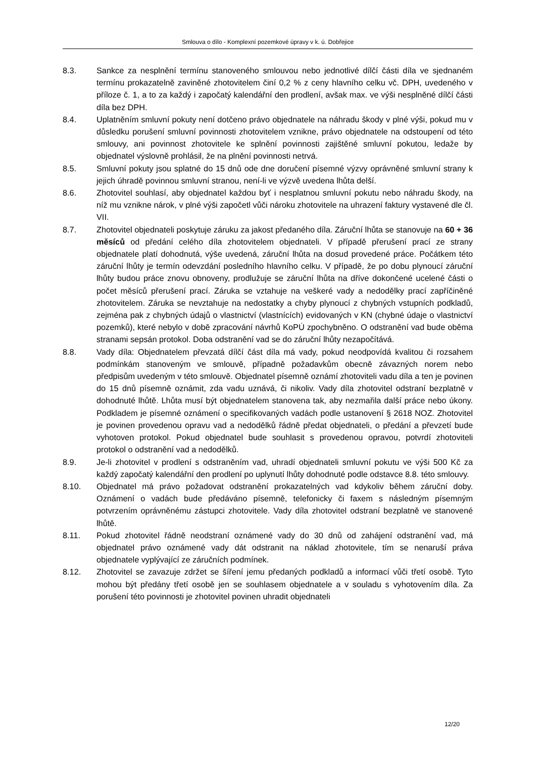Smlouva o dílo - Komplexní pozemkové úpravy v k. ú. Dobřejice
8.3. Sankce za nesplnění termínu stanoveného smlouvou nebo jednotlivé dílčí části díla ve sjednaném termínu prokazatelně zaviněné zhotovitelem činí 0,2 % z ceny hlavního celku vč. DPH, uvedeného v příloze č. 1, a to za každý i započatý kalendářní den prodlení, avšak max. ve výši nesplněné dílčí části díla bez DPH.
8.4. Uplatněním smluvní pokuty není dotčeno právo objednatele na náhradu škody v plné výši, pokud mu v důsledku porušení smluvní povinnosti zhotovitelem vznikne, právo objednatele na odstoupení od této smlouvy, ani povinnost zhotovitele ke splnění povinnosti zajištěné smluvní pokutou, ledaže by objednatel výslovně prohlásil, že na plnění povinnosti netrvá.
8.5. Smluvní pokuty jsou splatné do 15 dnů ode dne doručení písemné výzvy oprávněné smluvní strany k jejich úhradě povinnou smluvní stranou, není-li ve výzvě uvedena lhůta delší.
8.6. Zhotovitel souhlasí, aby objednatel každou byť i nesplatnou smluvní pokutu nebo náhradu škody, na níž mu vznikne nárok, v plné výši započetl vůči nároku zhotovitele na uhrazení faktury vystavené dle čl. VII.
8.7. Zhotovitel objednateli poskytuje záruku za jakost předaného díla. Záruční lhůta se stanovuje na 60 + 36 měsíců od předání celého díla zhotovitelem objednateli. V případě přerušení prací ze strany objednatele platí dohodnutá, výše uvedená, záruční lhůta na dosud provedené práce. Počátkem této záruční lhůty je termín odevzdání posledního hlavního celku. V případě, že po dobu plynoucí záruční lhůty budou práce znovu obnoveny, prodlužuje se záruční lhůta na dříve dokončené ucelené části o počet měsíců přerušení prací. Záruka se vztahuje na veškeré vady a nedodělky prací zapříčiněné zhotovitelem. Záruka se nevztahuje na nedostatky a chyby plynoucí z chybných vstupních podkladů, zejména pak z chybných údajů o vlastnictví (vlastnících) evidovaných v KN (chybné údaje o vlastnictví pozemků), které nebylo v době zpracování návrhů KoPÚ zpochybněno. O odstranění vad bude oběma stranami sepsán protokol. Doba odstranění vad se do záruční lhůty nezapočítává.
8.8. Vady díla: Objednatelem převzatá dílčí část díla má vady, pokud neodpovídá kvalitou či rozsahem podmínkám stanoveným ve smlouvě, případně požadavkům obecně závazných norem nebo předpisům uvedeným v této smlouvě. Objednatel písemně oznámí zhotoviteli vadu díla a ten je povinen do 15 dnů písemně oznámit, zda vadu uznává, či nikoliv. Vady díla zhotovitel odstraní bezplatně v dohodnuté lhůtě. Lhůta musí být objednatelem stanovena tak, aby nezmařila další práce nebo úkony. Podkladem je písemné oznámení o specifikovaných vadách podle ustanovení § 2618 NOZ. Zhotovitel je povinen provedenou opravu vad a nedodělků řádně předat objednateli, o předání a převzetí bude vyhotoven protokol. Pokud objednatel bude souhlasit s provedenou opravou, potvrdí zhotoviteli protokol o odstranění vad a nedodělků.
8.9. Je-li zhotovitel v prodlení s odstraněním vad, uhradí objednateli smluvní pokutu ve výši 500 Kč za každý započatý kalendářní den prodlení po uplynutí lhůty dohodnuté podle odstavce 8.8. této smlouvy.
8.10. Objednatel má právo požadovat odstranění prokazatelných vad kdykoliv během záruční doby. Oznámení o vadách bude předáváno písemně, telefonicky či faxem s následným písemným potvrzením oprávněnému zástupci zhotovitele. Vady díla zhotovitel odstraní bezplatně ve stanovené lhůtě.
8.11. Pokud zhotovitel řádně neodstraní oznámené vady do 30 dnů od zahájení odstranění vad, má objednatel právo oznámené vady dát odstranit na náklad zhotovitele, tím se nenaruší práva objednatele vyplývající ze záručních podmínek.
8.12. Zhotovitel se zavazuje zdržet se šíření jemu předaných podkladů a informací vůči třetí osobě. Tyto mohou být předány třetí osobě jen se souhlasem objednatele a v souladu s vyhotovením díla. Za porušení této povinnosti je zhotovitel povinen uhradit objednateli
12/20